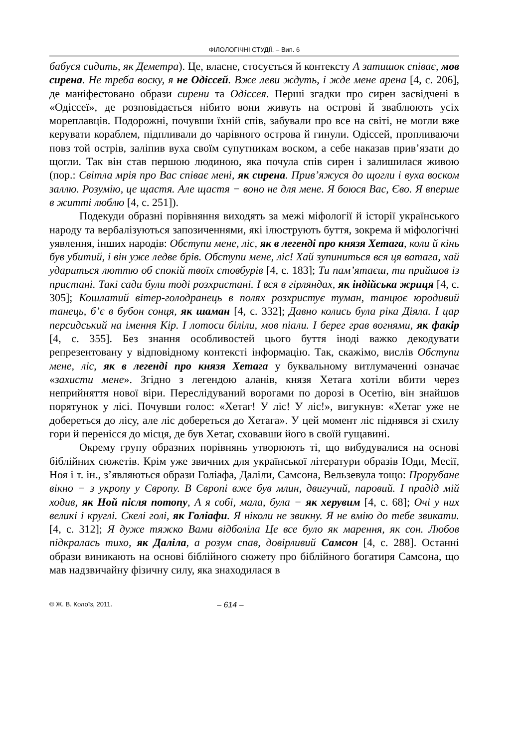ФІЛОЛОГІЧНІ СТУДІЇ. – Вип. 6
бабуся сидить, як Деметра). Це, власне, стосується й контексту А затишок співає, мов сирена. Не треба воску, я не Одіссей. Вже леви ждуть, і жде мене арена [4, с. 206], де маніфестовано образи сирени та Одіссея. Перші згадки про сирен засвідчені в «Одіссеї», де розповідається нібито вони живуть на острові й зваблюють усіх мореплавців. Подорожні, почувши їхній спів, забували про все на світі, не могли вже керувати кораблем, підпливали до чарівного острова й гинули. Одіссей, пропливаючи повз той острів, заліпив вуха своїм супутникам воском, а себе наказав прив’язати до щогли. Так він став першою людиною, яка почула спів сирен і залишилася живою (пор.: Світла мрія про Вас співає мені, як сирена. Прив’яжуся до щогли і вуха воском заллю. Розумію, це щастя. Але щастя − воно не для мене. Я боюся Вас, Єво. Я вперше в житті люблю [4, с. 251]).
Подекуди образні порівняння виходять за межі міфології й історії українського народу та вербалізуються запозиченнями, які ілюструють буття, зокрема й міфологічні уявлення, інших народів: Обступи мене, ліс, як в легенді про князя Хетага, коли й кінь був убитий, і він уже ледве брів. Обступи мене, ліс! Хай зупиниться вся ця ватага, хай удариться люттю об спокій твоїх стовбурів [4, с. 183]; Ти пам’ятаєш, ти прийшов із пристані. Такі сади були тоді розхристані. І вся в гірляндах, як індійська жриця [4, с. 305]; Кошлатий вітер-голодранець в полях розхристує туман, танцює юродивий танець, б’є в бубон сонця, як шаман [4, с. 332]; Давно колись була ріка Діяла. І цар персидський на імення Кір. І лотоси біліли, мов піали. І берег грав вогнями, як факір [4, с. 355]. Без знання особливостей цього буття іноді важко декодувати репрезентовану у відповідному контексті інформацію. Так, скажімо, вислів Обступи мене, ліс, як в легенді про князя Хетага у буквальному витлумаченні означає «захисти мене». Згідно з легендою аланів, князя Хетага хотіли вбити через неприйняття нової віри. Переслідуваний ворогами по дорозі в Осетію, він знайшов порятунок у лісі. Почувши голос: «Хетаг! У ліс! У ліс!», вигукнув: «Хетаг уже не добереться до лісу, але ліс добереться до Хетага». У цей момент ліс піднявся зі схилу гори й перенісся до місця, де був Хетаг, сховавши його в своїй гущавині.
Окрему групу образних порівнянь утворюють ті, що вибудувалися на основі біблійних сюжетів. Крім уже звичних для української літератури образів Юди, Месії, Ноя і т. ін., з’являються образи Голіафа, Даліли, Самсона, Вельзевула тощо: Прорубане вікно − з укропу у Європу. В Європі вже був млин, двигучий, паровий. І прадід мій ходив, як Ной після потопу, А я собі, мала, була − як херувим [4, с. 68]; Очі у них великі і круглі. Скелі голі, як Голіафи. Я ніколи не звикну. Я не вмію до тебе звикати. [4, с. 312]; Я дуже тяжко Вами відболіла Це все було як марення, як сон. Любов підкралась тихо, як Даліла, а розум спав, довірливий Самсон [4, с. 288]. Останні образи виникають на основі біблійного сюжету про біблійного богатиря Самсона, що мав надзвичайну фізичну силу, яка знаходилася в
© Ж. В. Колоїз, 2011. – 614 –